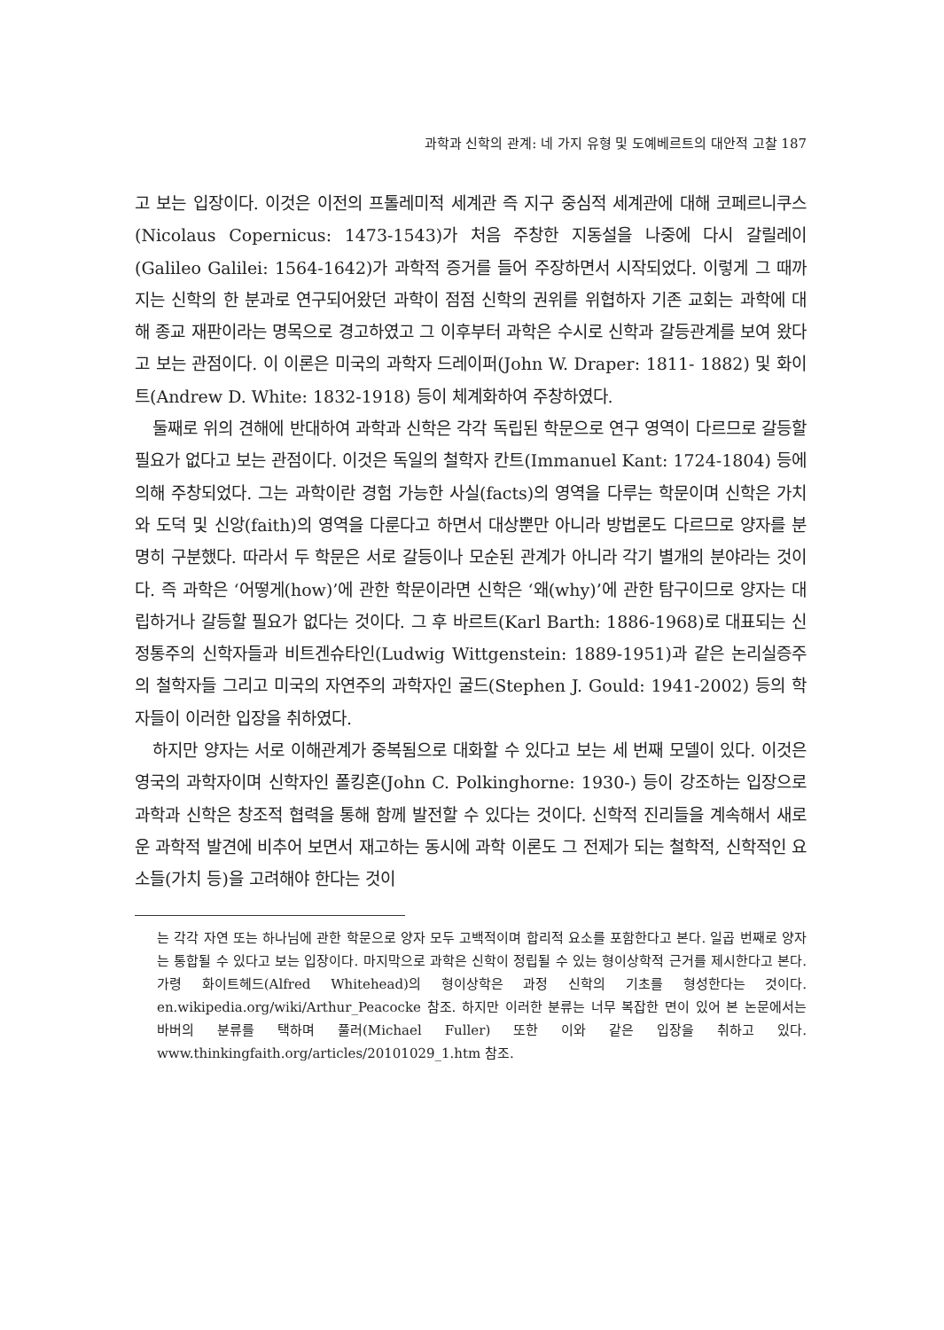과학과 신학의 관계: 네 가지 유형 및 도예베르트의 대안적 고찰 187
고 보는 입장이다. 이것은 이전의 프톨레미적 세계관 즉 지구 중심적 세계관에 대해 코페르니쿠스(Nicolaus Copernicus: 1473-1543)가 처음 주창한 지동설을 나중에 다시 갈릴레이(Galileo Galilei: 1564-1642)가 과학적 증거를 들어 주장하면서 시작되었다. 이렇게 그 때까지는 신학의 한 분과로 연구되어왔던 과학이 점점 신학의 권위를 위협하자 기존 교회는 과학에 대해 종교 재판이라는 명목으로 경고하였고 그 이후부터 과학은 수시로 신학과 갈등관계를 보여 왔다고 보는 관점이다. 이 이론은 미국의 과학자 드레이퍼(John W. Draper: 1811- 1882) 및 화이트(Andrew D. White: 1832-1918) 등이 체계화하여 주창하였다.
둘째로 위의 견해에 반대하여 과학과 신학은 각각 독립된 학문으로 연구 영역이 다르므로 갈등할 필요가 없다고 보는 관점이다. 이것은 독일의 철학자 칸트(Immanuel Kant: 1724-1804) 등에 의해 주창되었다. 그는 과학이란 경험 가능한 사실(facts)의 영역을 다루는 학문이며 신학은 가치와 도덕 및 신앙(faith)의 영역을 다룬다고 하면서 대상뿐만 아니라 방법론도 다르므로 양자를 분명히 구분했다. 따라서 두 학문은 서로 갈등이나 모순된 관계가 아니라 각기 별개의 분야라는 것이다. 즉 과학은 ‘어떻게(how)’에 관한 학문이라면 신학은 ‘왜(why)’에 관한 탐구이므로 양자는 대립하거나 갈등할 필요가 없다는 것이다. 그 후 바르트(Karl Barth: 1886-1968)로 대표되는 신정통주의 신학자들과 비트겐슈타인(Ludwig Wittgenstein: 1889-1951)과 같은 논리실증주의 철학자들 그리고 미국의 자연주의 과학자인 굴드(Stephen J. Gould: 1941-2002) 등의 학자들이 이러한 입장을 취하였다.
하지만 양자는 서로 이해관계가 중복됨으로 대화할 수 있다고 보는 세 번째 모델이 있다. 이것은 영국의 과학자이며 신학자인 폴킹혼(John C. Polkinghorne: 1930-) 등이 강조하는 입장으로 과학과 신학은 창조적 협력을 통해 함께 발전할 수 있다는 것이다. 신학적 진리들을 계속해서 새로운 과학적 발견에 비추어 보면서 재고하는 동시에 과학 이론도 그 전제가 되는 철학적, 신학적인 요소들(가치 등)을 고려해야 한다는 것이
는 각각 자연 또는 하나님에 관한 학문으로 양자 모두 고백적이며 합리적 요소를 포함한다고 본다. 일곱 번째로 양자는 통합될 수 있다고 보는 입장이다. 마지막으로 과학은 신학이 정립될 수 있는 형이상학적 근거를 제시한다고 본다. 가령 화이트헤드(Alfred Whitehead)의 형이상학은 과정 신학의 기초를 형성한다는 것이다. en.wikipedia.org/wiki/Arthur_Peacocke 참조. 하지만 이러한 분류는 너무 복잡한 면이 있어 본 논문에서는 바버의 분류를 택하며 풀러(Michael Fuller) 또한 이와 같은 입장을 취하고 있다. www.thinkingfaith.org/articles/20101029_1.htm 참조.